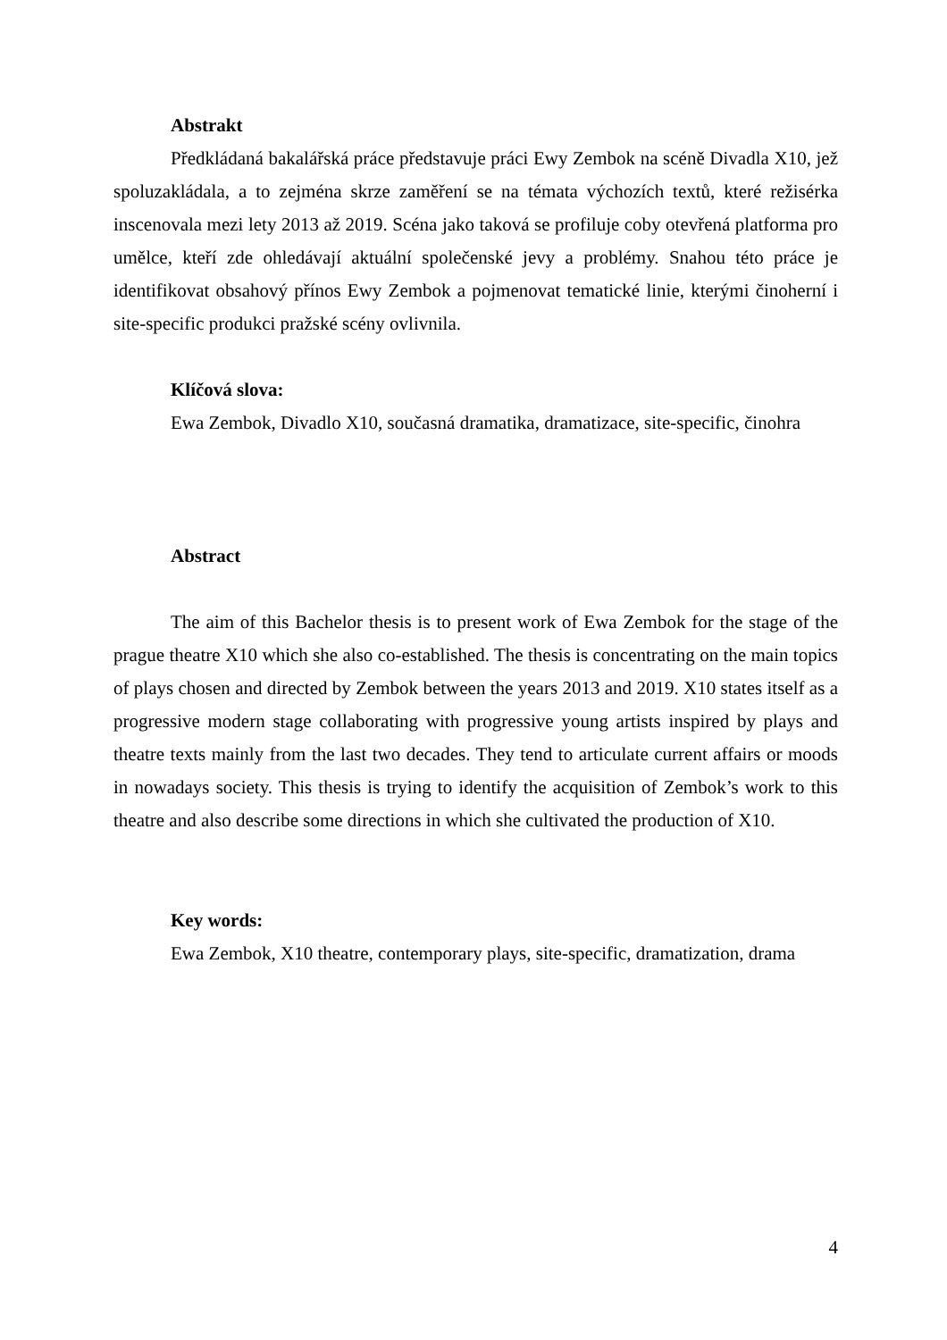Abstrakt
Předkládaná bakalářská práce představuje práci Ewy Zembok na scéně Divadla X10, jež spoluzakládala, a to zejména skrze zaměření se na témata výchozích textů, které režisérka inscenovala mezi lety 2013 až 2019. Scéna jako taková se profiluje coby otevřená platforma pro umělce, kteří zde ohledávají aktuální společenské jevy a problémy. Snahou této práce je identifikovat obsahový přínos Ewy Zembok a pojmenovat tematické linie, kterými činoherní i site-specific produkci pražské scény ovlivnila.
Klíčová slova:
Ewa Zembok, Divadlo X10, současná dramatika, dramatizace, site-specific, činohra
Abstract
The aim of this Bachelor thesis is to present work of Ewa Zembok for the stage of the prague theatre X10 which she also co-established. The thesis is concentrating on the main topics of plays chosen and directed by Zembok between the years 2013 and 2019. X10 states itself as a progressive modern stage collaborating with progressive young artists inspired by plays and theatre texts mainly from the last two decades. They tend to articulate current affairs or moods in nowadays society. This thesis is trying to identify the acquisition of Zembok’s work to this theatre and also describe some directions in which she cultivated the production of X10.
Key words:
Ewa Zembok, X10 theatre, contemporary plays, site-specific, dramatization, drama
4